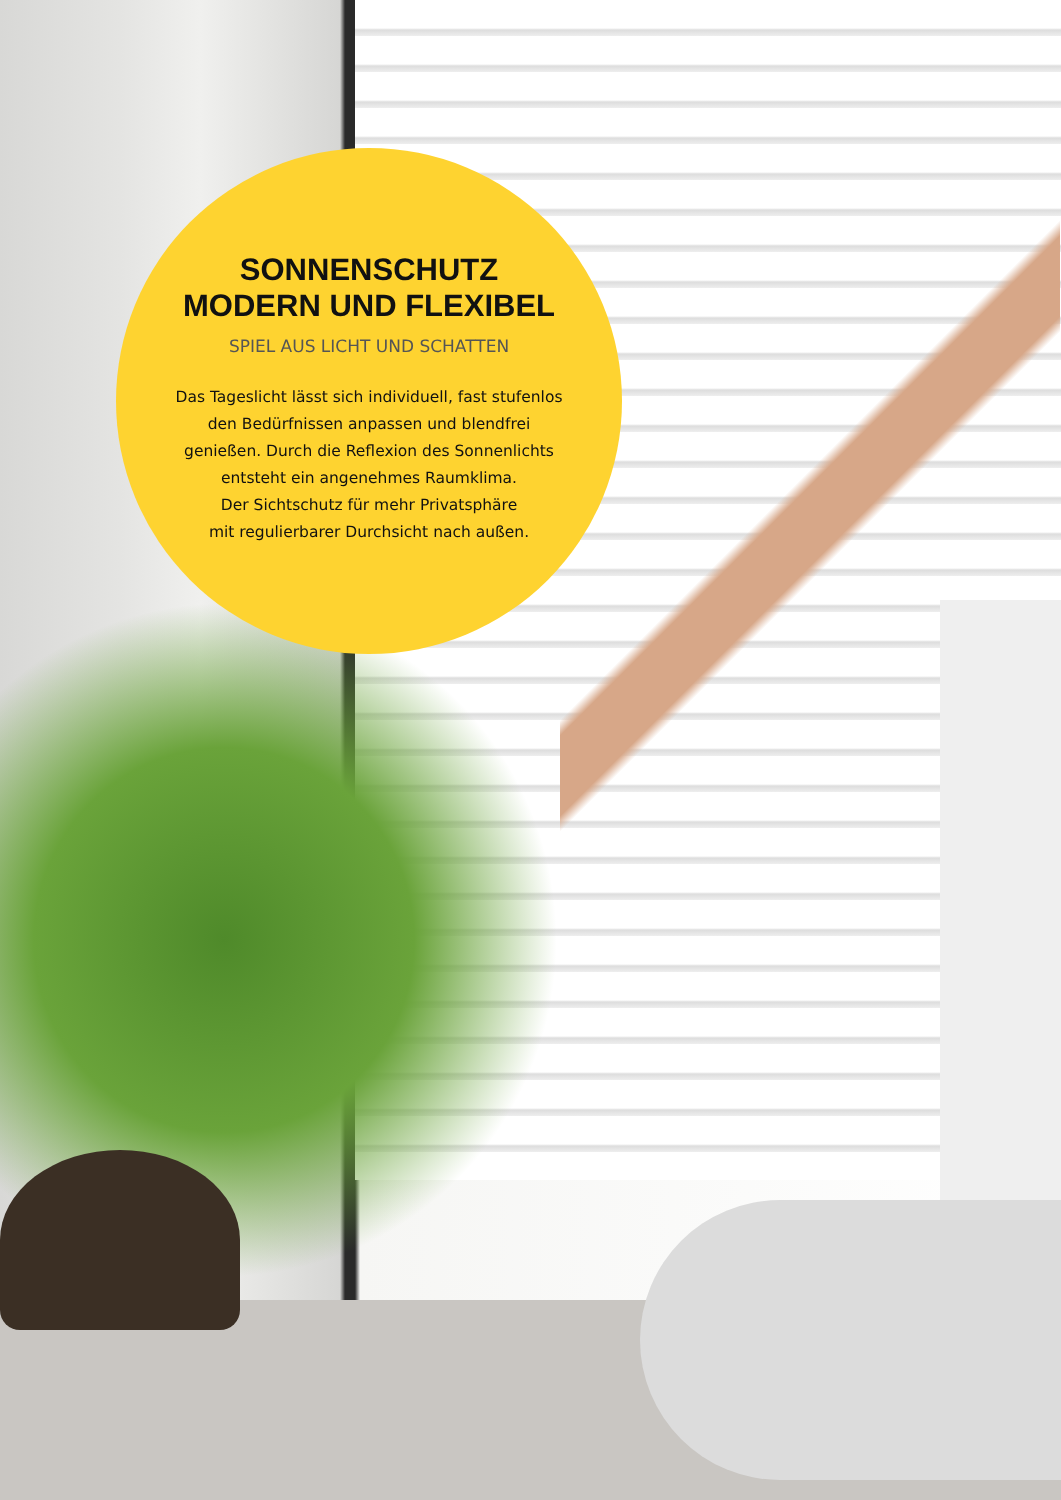SONNENSCHUTZ
MODERN UND FLEXIBEL
SPIEL AUS LICHT UND SCHATTEN
Das Tageslicht lässt sich individuell, fast stufenlos
den Bedürfnissen anpassen und blendfrei
genießen. Durch die Reflexion des Sonnenlichts
entsteht ein angenehmes Raumklima.
Der Sichtschutz für mehr Privatsphäre
mit regulierbarer Durchsicht nach außen.